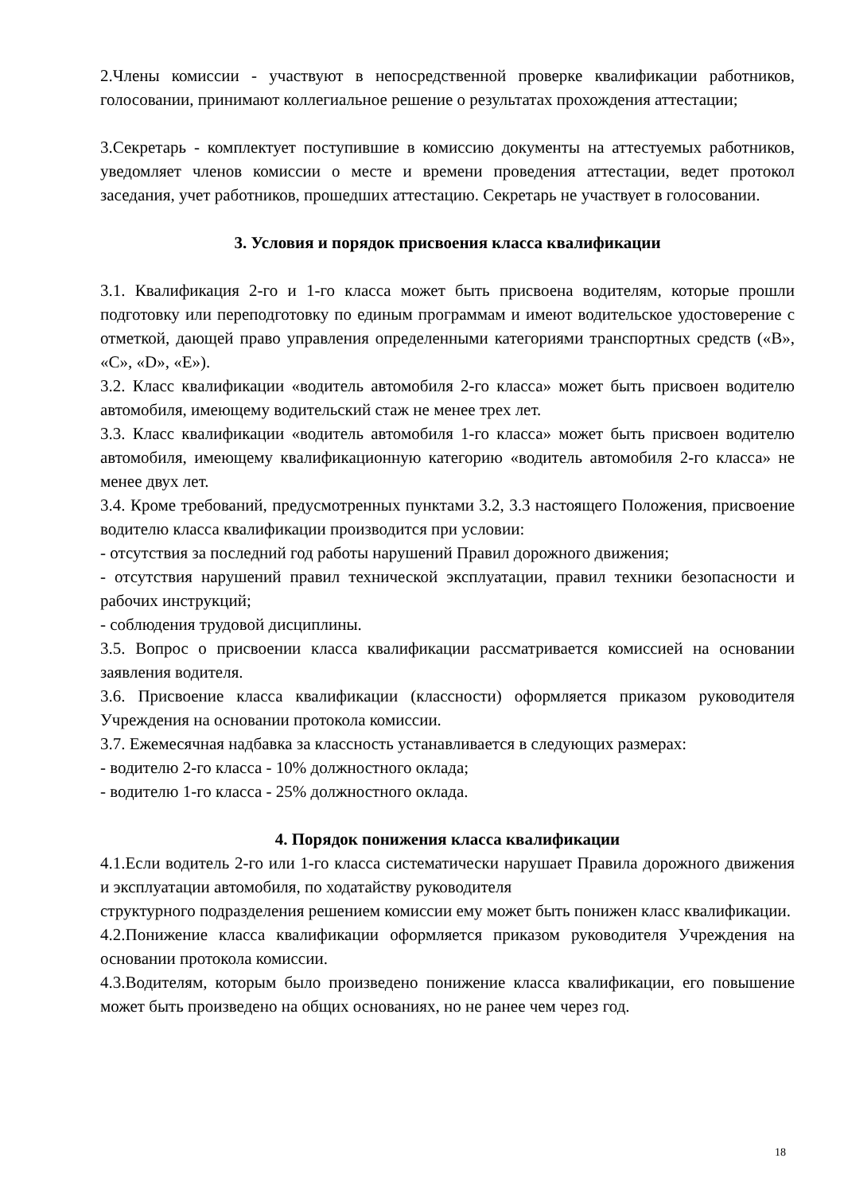2.Члены комиссии - участвуют в непосредственной проверке квалификации работников, голосовании, принимают коллегиальное решение о результатах прохождения аттестации;
3.Секретарь - комплектует поступившие в комиссию документы на аттестуемых работников, уведомляет членов комиссии о месте и времени проведения аттестации, ведет протокол заседания, учет работников, прошедших аттестацию. Секретарь не участвует в голосовании.
3. Условия и порядок присвоения класса квалификации
3.1. Квалификация 2-го и 1-го класса может быть присвоена водителям, которые прошли подготовку или переподготовку по единым программам и имеют водительское удостоверение с отметкой, дающей право управления определенными категориями транспортных средств («B», «C», «D», «E»).
3.2. Класс квалификации «водитель автомобиля 2-го класса» может быть присвоен водителю автомобиля, имеющему водительский стаж не менее трех лет.
3.3. Класс квалификации «водитель автомобиля 1-го класса» может быть присвоен водителю автомобиля, имеющему квалификационную категорию «водитель автомобиля 2-го класса» не менее двух лет.
3.4. Кроме требований, предусмотренных пунктами 3.2, 3.3 настоящего Положения, присвоение водителю класса квалификации производится при условии:
- отсутствия за последний год работы нарушений Правил дорожного движения;
- отсутствия нарушений правил технической эксплуатации, правил техники безопасности и рабочих инструкций;
- соблюдения трудовой дисциплины.
3.5. Вопрос о присвоении класса квалификации рассматривается комиссией на основании заявления водителя.
3.6. Присвоение класса квалификации (классности) оформляется приказом руководителя Учреждения на основании протокола комиссии.
3.7. Ежемесячная надбавка за классность устанавливается в следующих размерах:
- водителю 2-го класса - 10% должностного оклада;
- водителю 1-го класса - 25% должностного оклада.
4. Порядок понижения класса квалификации
4.1.Если водитель 2-го или 1-го класса систематически нарушает Правила дорожного движения и эксплуатации автомобиля, по ходатайству руководителя
структурного подразделения решением комиссии ему может быть понижен класс квалификации.
4.2.Понижение класса квалификации оформляется приказом руководителя Учреждения на основании протокола комиссии.
4.3.Водителям, которым было произведено понижение класса квалификации, его повышение может быть произведено на общих основаниях, но не ранее чем через год.
18